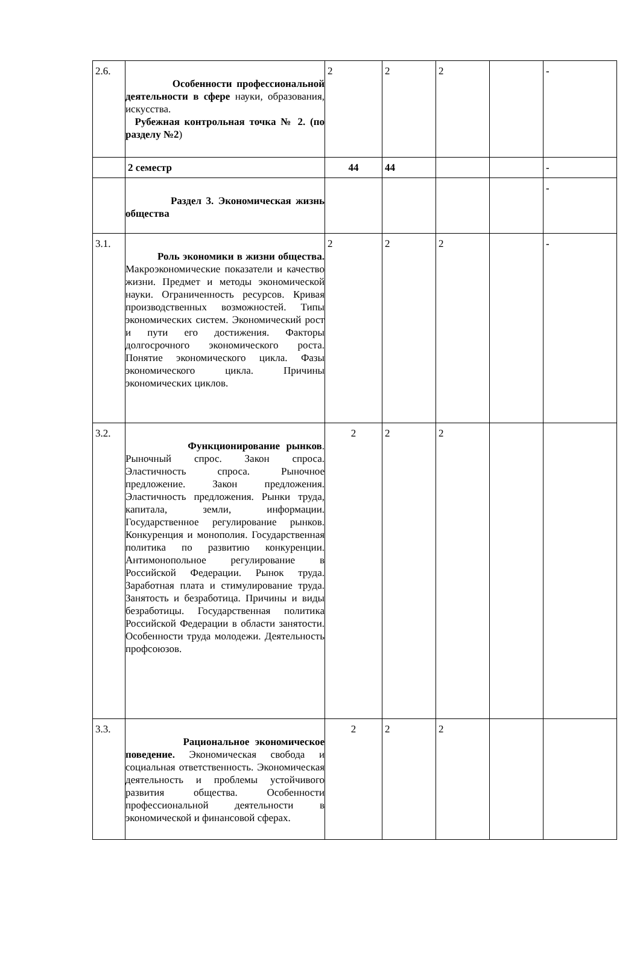| 2.6. | Особенности профессиональной деятельности в сфере науки, образования, искусства. Рубежная контрольная точка № 2. (по разделу №2 ) | 2 | 2 | 2 | | - |
| | 2 семестр | 44 | 44 | | | - |
| | Раздел 3. Экономическая жизнь общества | | | | | - |
| 3.1. | Роль экономики в жизни общества. Макроэкономические показатели и качество жизни. Предмет и методы экономической науки. Ограниченность ресурсов. Кривая производственных возможностей. Типы экономических систем. Экономический рост и пути его достижения. Факторы долгосрочного экономического роста. Понятие экономического цикла. Фазы экономического цикла. Причины экономических циклов. | 2 | 2 | 2 | | - |
| 3.2. | Функционирование рынков . Рыночный спрос. Закон спроса. Эластичность спроса. Рыночное предложение. Закон предложения. Эластичность предложения. Рынки труда, капитала, земли, информации. Государственное регулирование рынков. Конкуренция и монополия. Государственная политика по развитию конкуренции. Антимонопольное регулирование в Российской Федерации. Рынок труда. Заработная плата и стимулирование труда. Занятость и безработица. Причины и виды безработицы. Государственная политика Российской Федерации в области занятости. Особенности труда молодежи. Деятельность профсоюзов. | 2 | 2 | 2 | | |
| 3.3. | Рациональное экономическое поведение. Экономическая свобода и социальная ответственность. Экономическая деятельность и проблемы устойчивого развития общества. Особенности профессиональной деятельности в экономической и финансовой сферах. | 2 | 2 | 2 | | |